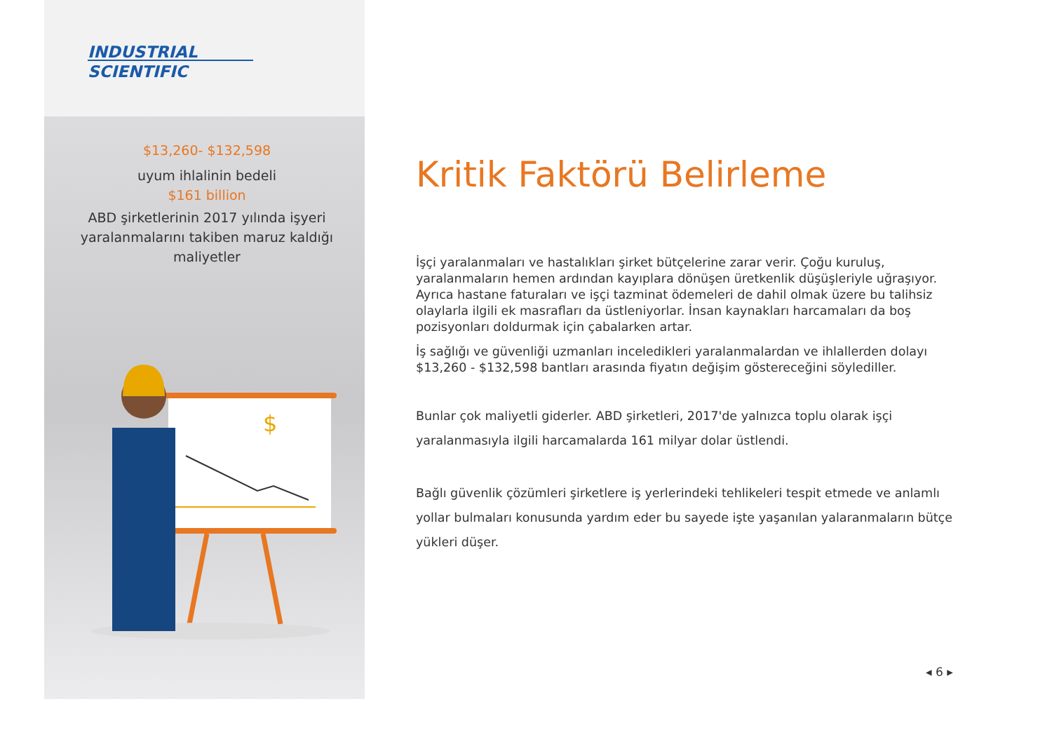INDUSTRIAL
SCIENTIFIC
$13,260- $132,598
uyum ihlalinin bedeli
$161 billion
ABD şirketlerinin 2017 yılında işyeri yaralanmalarını takiben maruz kaldığı maliyetler
$
Kritik Faktörü Belirleme
İşçi yaralanmaları ve hastalıkları şirket bütçelerine zarar verir. Çoğu kuruluş, yaralanmaların hemen ardından kayıplara dönüşen üretkenlik düşüşleriyle uğraşıyor. Ayrıca hastane faturaları ve işçi tazminat ödemeleri de dahil olmak üzere bu talihsiz olaylarla ilgili ek masrafları da üstleniyorlar. İnsan kaynakları harcamaları da boş pozisyonları doldurmak için çabalarken artar.
İş sağlığı ve güvenliği uzmanları inceledikleri yaralanmalardan ve ihlallerden dolayı $13,260 - $132,598 bantları arasında fiyatın değişim göstereceğini söylediller.
Bunlar çok maliyetli giderler. ABD şirketleri, 2017'de yalnızca toplu olarak işçi yaralanmasıyla ilgili harcamalarda 161 milyar dolar üstlendi.
Bağlı güvenlik çözümleri şirketlere iş yerlerindeki tehlikeleri tespit etmede ve anlamlı yollar bulmaları konusunda yardım eder bu sayede işte yaşanılan yalaranmaların bütçe yükleri düşer.
◂ 6 ▸